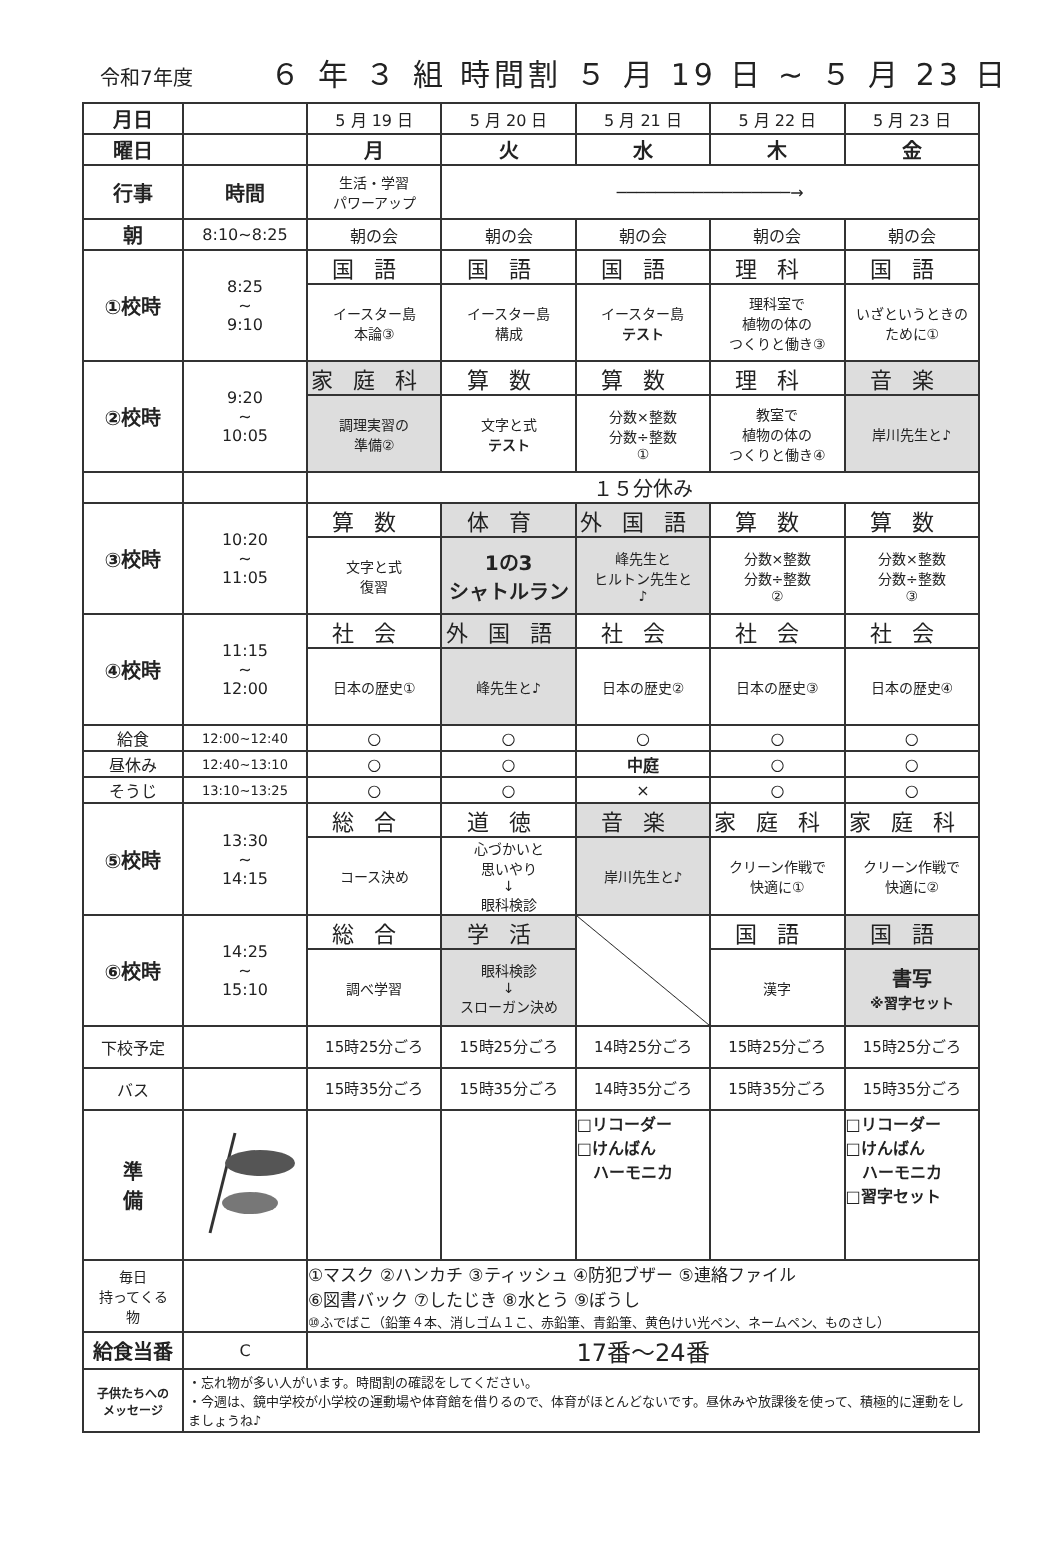令和7年度 ６ 年 ３ 組 時間割 ５ 月 19 日 ~ ５ 月 23 日
| 月日 | | 5 月 19 日 | 5 月 20 日 | 5 月 21 日 | 5 月 22 日 | 5 月 23 日 |
| 曜日 | | 月 | 火 | 水 | 木 | 金 |
| 行事 | 時間 | 生活・学習 パワーアップ | ──────────────────→ | | | |
| 朝 | 8:10~8:25 | 朝の会 | 朝の会 | 朝の会 | 朝の会 | 朝の会 |
| ①校時 | 8:25 ~ 9:10 | 国語 | 国語 | 国語 | 理科 | 国語 |
| | | イースター島 本論③ | イースター島 構成 | イースター島 テスト | 理科室で 植物の体の つくりと働き③ | いざというときの ために① |
| ②校時 | 9:20 ~ 10:05 | 家庭科 | 算数 | 算数 | 理科 | 音楽 |
| | | 調理実習の 準備② | 文字と式 テスト | 分数×整数 分数÷整数 ① | 教室で 植物の体の つくりと働き④ | 岸川先生と♪ |
| | | １５分休み | | | | |
| ③校時 | 10:20 ~ 11:05 | 算数 | 体育 | 外国語 | 算数 | 算数 |
| | | 文字と式 復習 | 1の3 シャトルラン | 峰先生と ヒルトン先生と ♪ | 分数×整数 分数÷整数 ② | 分数×整数 分数÷整数 ③ |
| ④校時 | 11:15 ~ 12:00 | 社会 | 外国語 | 社会 | 社会 | 社会 |
| | | 日本の歴史① | 峰先生と♪ | 日本の歴史② | 日本の歴史③ | 日本の歴史④ |
| 給食 | 12:00~12:40 | ○ | ○ | ○ | ○ | ○ |
| 昼休み | 12:40~13:10 | ○ | ○ | 中庭 | ○ | ○ |
| そうじ | 13:10~13:25 | ○ | ○ | × | ○ | ○ |
| ⑤校時 | 13:30 ~ 14:15 | 総合 | 道徳 | 音楽 | 家庭科 | 家庭科 |
| | | コース決め | 心づかいと 思いやり ↓ 眼科検診 | 岸川先生と♪ | クリーン作戦で 快適に① | クリーン作戦で 快適に② |
| ⑥校時 | 14:25 ~ 15:10 | 総合 | 学活 | | 国語 | 国語 |
| | | 調べ学習 | 眼科検診 ↓ スローガン決め | | 漢字 | 書写 ※習字セット |
| 下校予定 | | 15時25分ごろ | 15時25分ごろ | 14時25分ごろ | 15時25分ごろ | 15時25分ごろ |
| バス | | 15時35分ごろ | 15時35分ごろ | 14時35分ごろ | 15時35分ごろ | 15時35分ごろ |
| 準 備 | | | | □リコーダー □けんばん ハーモニカ | | □リコーダー □けんばん ハーモニカ □習字セット |
| 毎日 持ってくる 物 | | ①マスク ②ハンカチ ③ティッシュ ④防犯ブザー ⑤連絡ファイル ⑥図書バック ⑦したじき ⑧水とう ⑨ぼうし ⑩ふでばこ（鉛筆４本、消しゴム１こ、赤鉛筆、青鉛筆、黄色けい光ペン、ネームペン、ものさし） | | | | |
| 給食当番 | C | 17番～24番 | | | | |
| 子供たちへの メッセージ | ・忘れ物が多い人がいます。時間割の確認をしてください。 ・今週は、鏡中学校が小学校の運動場や体育館を借りるので、体育がほとんどないです。昼休みや放課後を使って、積極的に運動をしましょうね♪ | | | | | |